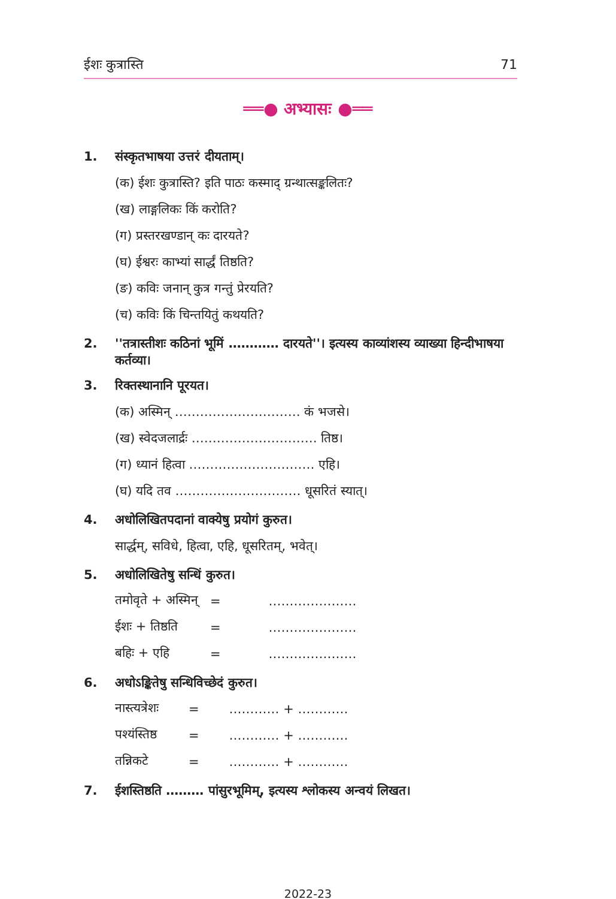ईशः कुत्रास्ति 71
══● अभ्यासः ●══
1. संस्कृतभाषया उत्तरं दीयताम्।
(क) ईशः कुत्रास्ति? इति पाठः कस्माद् ग्रन्थात्सङ्कलितः?
(ख) लाङ्गलिकः किं करोति?
(ग) प्रस्तरखण्डान् कः दारयते?
(घ) ईश्वरः काभ्यां सार्द्धं तिष्ठति?
(ङ) कविः जनान् कुत्र गन्तुं प्रेरयति?
(च) कविः किं चिन्तयितुं कथयति?
2. ''तत्रास्तीशः कठिनां भूमिं ………… दारयते''। इत्यस्य काव्यांशस्य व्याख्या हिन्दीभाषया कर्तव्या।
3. रिक्तस्थानानि पूरयत।
(क) अस्मिन् ………………………… कं भजसे।
(ख) स्वेदजलार्द्रः ………………………… तिष्ठ।
(ग) ध्यानं हित्वा ………………………… एहि।
(घ) यदि तव ………………………… धूसरितं स्यात्।
4. अधोलिखितपदानां वाक्येषु प्रयोगं कुरुत।
सार्द्धम्, सविधे, हित्वा, एहि, धूसरितम्, भवेत्।
5. अधोलिखितेषु सन्धिं कुरुत।
| तमोवृते + अस्मिन् | = | ………………… |
| ईशः + तिष्ठति | = | ………………… |
| बहिः + एहि | = | ………………… |
6. अधोऽङ्कितेषु सन्धिविच्छेदं कुरुत।
| नास्त्यत्रेशः | = | ………… + ………… |
| पश्यंस्तिष्ठ | = | ………… + ………… |
| तन्निकटे | = | ………… + ………… |
7. ईशस्तिष्ठति ……… पांसुरभूमिम्, इत्यस्य श्लोकस्य अन्वयं लिखत।
2022-23